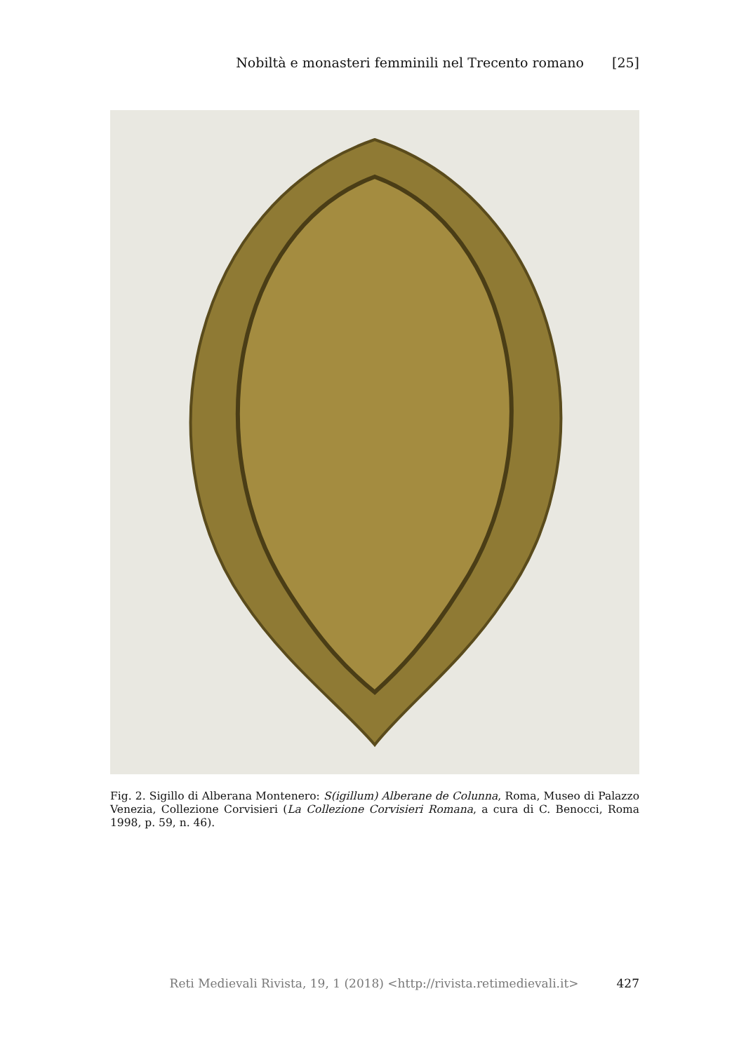Nobiltà e monasteri femminili nel Trecento romano [25]
Fig. 2. Sigillo di Alberana Montenero: S(igillum) Alberane de Colunna, Roma, Museo di Palazzo Venezia, Collezione Corvisieri (La Collezione Corvisieri Romana, a cura di C. Benocci, Roma 1998, p. 59, n. 46).
Reti Medievali Rivista, 19, 1 (2018) <http://rivista.retimedievali.it> 427